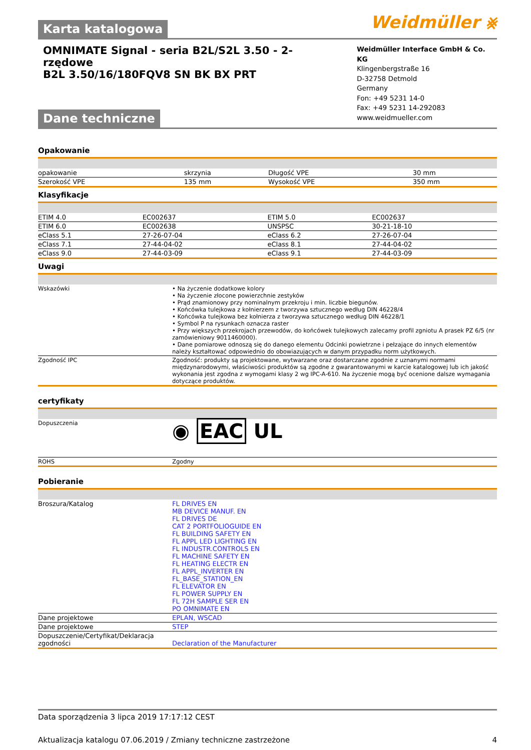Karta katalogowa
Weidmüller ⨳
OMNIMATE Signal - seria B2L/S2L 3.50 - 2-rzędowe
B2L 3.50/16/180FQV8 SN BK BX PRT
Dane techniczne
Weidmüller Interface GmbH & Co. KG
Klingenbergstraße 16
D-32758 Detmold
Germany
Fon: +49 5231 14-0
Fax: +49 5231 14-292083
www.weidmueller.com
Opakowanie
| opakowanie | skrzynia | Długość VPE | 30 mm |
| Szerokość VPE | 135 mm | Wysokość VPE | 350 mm |
Klasyfikacje
| ETIM 4.0 | EC002637 | ETIM 5.0 | EC002637 |
| ETIM 6.0 | EC002638 | UNSPSC | 30-21-18-10 |
| eClass 5.1 | 27-26-07-04 | eClass 6.2 | 27-26-07-04 |
| eClass 7.1 | 27-44-04-02 | eClass 8.1 | 27-44-04-02 |
| eClass 9.0 | 27-44-03-09 | eClass 9.1 | 27-44-03-09 |
Uwagi
| Wskazówki | • Na życzenie dodatkowe kolory • Na życzenie złocone powierzchnie zestyków • Prąd znamionowy przy nominalnym przekroju i min. liczbie biegunów. • Końcówka tulejkowa z kołnierzem z tworzywa sztucznego według DIN 46228/4 • Końcówka tulejkowa bez kołnierza z tworzywa sztucznego według DIN 46228/1 • Symbol P na rysunkach oznacza raster • Przy większych przekrojach przewodów, do końcówek tulejkowych zalecamy profil zgniotu A prasek PZ 6/5 (nr zamówieniowy 9011460000). • Dane pomiarowe odnoszą się do danego elementu Odcinki powietrzne i pełzające do innych elementów należy kształtować odpowiednio do obowiazujących w danym przypadku norm użytkowych. |
| Zgodność IPC | Zgodność: produkty są projektowane, wytwarzane oraz dostarczane zgodnie z uznanymi normami międzynarodowymi, właściwości produktów są zgodne z gwarantowanymi w karcie katalogowej lub ich jakość wykonania jest zgodna z wymogami klasy 2 wg IPC-A-610. Na życzenie mogą być ocenione dalsze wymagania dotyczące produktów. |
certyfikaty
| Dopuszczenia | ◉ EAC UL |
| ROHS | Zgodny |
Pobieranie
| Broszura/Katalog | FL DRIVES EN MB DEVICE MANUF. EN FL DRIVES DE CAT 2 PORTFOLIOGUIDE EN FL BUILDING SAFETY EN FL APPL LED LIGHTING EN FL INDUSTR.CONTROLS EN FL MACHINE SAFETY EN FL HEATING ELECTR EN FL APPL_INVERTER EN FL_BASE_STATION_EN FL ELEVATOR EN FL POWER SUPPLY EN FL 72H SAMPLE SER EN PO OMNIMATE EN |
| Dane projektowe | EPLAN, WSCAD |
| Dane projektowe | STEP |
| Dopuszczenie/Certyfikat/Deklaracja zgodności | Declaration of the Manufacturer |
Data sporządzenia 3 lipca 2019 17:17:12 CEST
Aktualizacja katalogu 07.06.2019 / Zmiany techniczne zastrzeżone 4